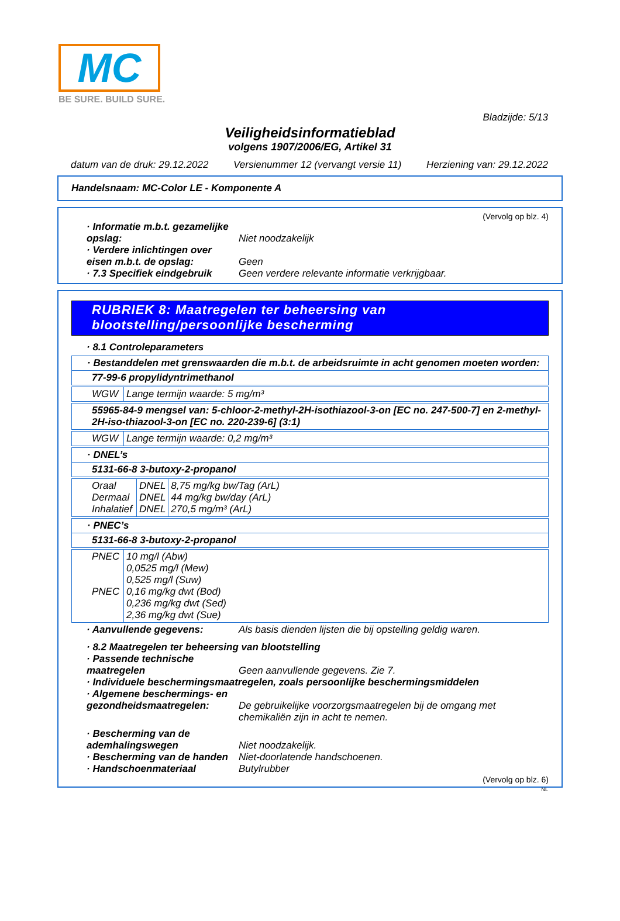MC
BE SURE. BUILD SURE.
Bladzijde: 5/13
Veiligheidsinformatieblad
volgens 1907/2006/EG, Artikel 31
datum van de druk: 29.12.2022 Versienummer 12 (vervangt versie 11) Herziening van: 29.12.2022
Handelsnaam: MC-Color LE - Komponente A
(Vervolg op blz. 4)
· Informatie m.b.t. gezamelijke opslag:
Niet noodzakelijk
· Verdere inlichtingen over eisen m.b.t. de opslag:
Geen
· 7.3 Specifiek eindgebruik
Geen verdere relevante informatie verkrijgbaar.
RUBRIEK 8: Maatregelen ter beheersing van blootstelling/persoonlijke bescherming
· 8.1 Controleparameters
| · Bestanddelen met grenswaarden die m.b.t. de arbeidsruimte in acht genomen moeten worden: |
| 77-99-6 propylidyntrimethanol |
| WGW | Lange termijn waarde: 5 mg/m³ |
| 55965-84-9 mengsel van: 5-chloor-2-methyl-2H-isothiazool-3-on [EC no. 247-500-7] en 2-methyl-2H-iso-thiazool-3-on [EC no. 220-239-6] (3:1) |
| WGW | Lange termijn waarde: 0,2 mg/m³ |
| · DNEL’s |
| 5131-66-8 3-butoxy-2-propanol |
| Oraal Dermaal Inhalatief | DNEL DNEL DNEL | 8,75 mg/kg bw/Tag (ArL) 44 mg/kg bw/day (ArL) 270,5 mg/m³ (ArL) |
| · PNEC’s |
| 5131-66-8 3-butoxy-2-propanol |
| PNEC PNEC | 10 mg/l (Abw) 0,0525 mg/l (Mew) 0,525 mg/l (Suw) 0,16 mg/kg dwt (Bod) 0,236 mg/kg dwt (Sed) 2,36 mg/kg dwt (Sue) |
· Aanvullende gegevens: Als basis dienden lijsten die bij opstelling geldig waren.
· 8.2 Maatregelen ter beheersing van blootstelling
· Passende technische maatregelen
Geen aanvullende gegevens. Zie 7.
· Individuele beschermingsmaatregelen, zoals persoonlijke beschermingsmiddelen
· Algemene beschermings- en gezondheidsmaatregelen:
De gebruikelijke voorzorgsmaatregelen bij de omgang met chemikaliën zijn in acht te nemen.
· Bescherming van de ademhalingswegen
Niet noodzakelijk.
· Bescherming van de handen
Niet-doorlatende handschoenen.
· Handschoenmateriaal Butylrubber
(Vervolg op blz. 6)
NL